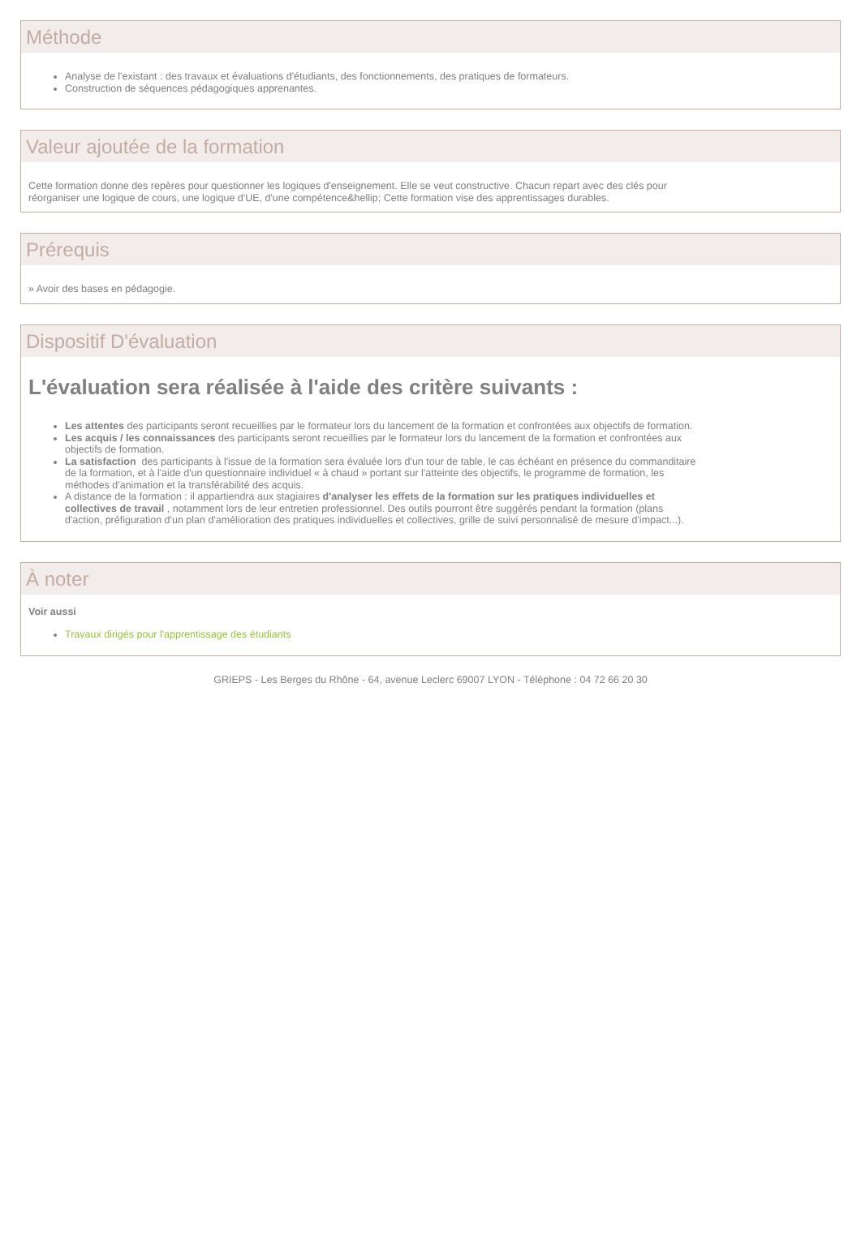Méthode
Analyse de l'existant : des travaux et évaluations d'étudiants, des fonctionnements, des pratiques de formateurs.
Construction de séquences pédagogiques apprenantes.
Valeur ajoutée de la formation
Cette formation donne des repères pour questionner les logiques d'enseignement. Elle se veut constructive. Chacun repart avec des clés pour
réorganiser une logique de cours, une logique d'UE, d'une compétence&hellip; Cette formation vise des apprentissages durables.
Prérequis
» Avoir des bases en pédagogie.
Dispositif D'évaluation
L'évaluation sera réalisée à l'aide des critère suivants :
Les attentes des participants seront recueillies par le formateur lors du lancement de la formation et confrontées aux objectifs de formation.
Les acquis / les connaissances des participants seront recueillies par le formateur lors du lancement de la formation et confrontées aux
objectifs de formation.
La satisfaction des participants à l'issue de la formation sera évaluée lors d'un tour de table, le cas échéant en présence du commanditaire
de la formation, et à l'aide d'un questionnaire individuel « à chaud » portant sur l'atteinte des objectifs, le programme de formation, les
méthodes d'animation et la transférabilité des acquis.
A distance de la formation : il appartiendra aux stagiaires d'analyser les effets de la formation sur les pratiques individuelles et
collectives de travail , notamment lors de leur entretien professionnel. Des outils pourront être suggérés pendant la formation (plans
d'action, préfiguration d'un plan d'amélioration des pratiques individuelles et collectives, grille de suivi personnalisé de mesure d'impact...).
À noter
Voir aussi
Travaux dirigés pour l'apprentissage des étudiants
GRIEPS - Les Berges du Rhône - 64, avenue Leclerc 69007 LYON - Téléphone : 04 72 66 20 30